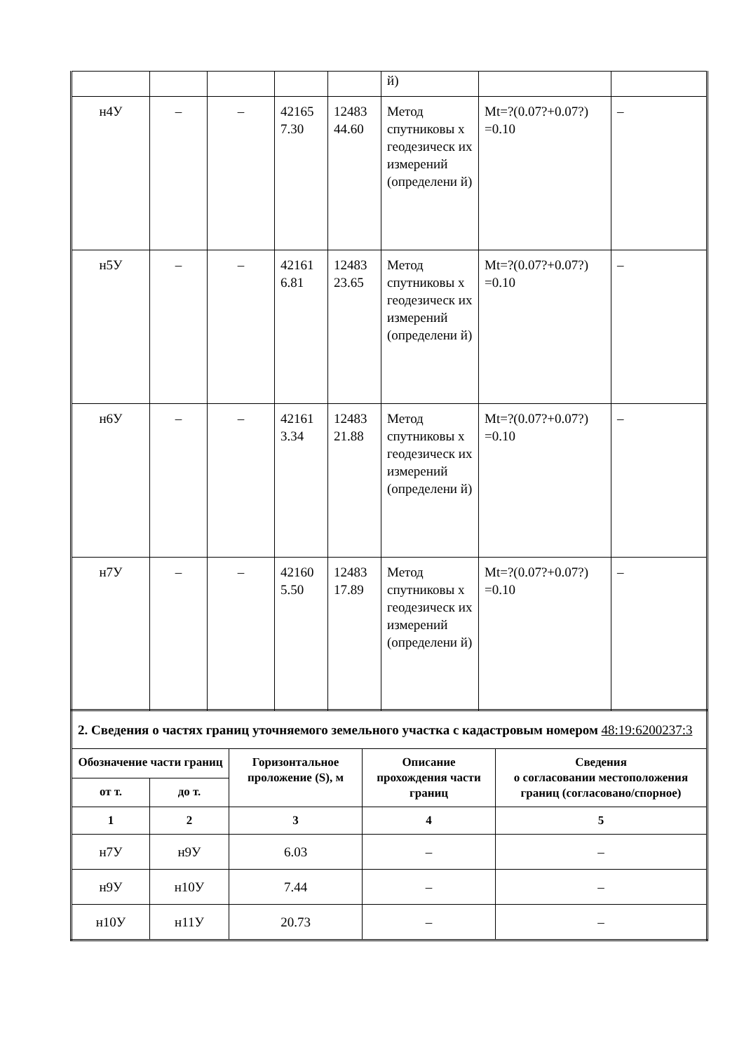| | | | | | й) | | |
| н4У | – | – | 42165 7.30 | 12483 44.60 | Метод спутниковы х геодезическ их измерений (определени й) | Mt=?(0.07?+0.07?) =0.10 | – |
| н5У | – | – | 42161 6.81 | 12483 23.65 | Метод спутниковы х геодезическ их измерений (определени й) | Mt=?(0.07?+0.07?) =0.10 | – |
| н6У | – | – | 42161 3.34 | 12483 21.88 | Метод спутниковы х геодезическ их измерений (определени й) | Mt=?(0.07?+0.07?) =0.10 | – |
| н7У | – | – | 42160 5.50 | 12483 17.89 | Метод спутниковы х геодезическ их измерений (определени й) | Mt=?(0.07?+0.07?) =0.10 | – |
| 2. Сведения о частях границ уточняемого земельного участка с кадастровым номером 48:19:6200237:3 | | | | |
| Обозначение части границ | | Горизонтальное проложение (S), м | Описание прохождения части границ | Сведения о согласовании местоположения границ (согласовано/спорное) |
| от т. | до т. | | | |
| 1 | 2 | 3 | 4 | 5 |
| н7У | н9У | 6.03 | – | – |
| н9У | н10У | 7.44 | – | – |
| н10У | н11У | 20.73 | – | – |